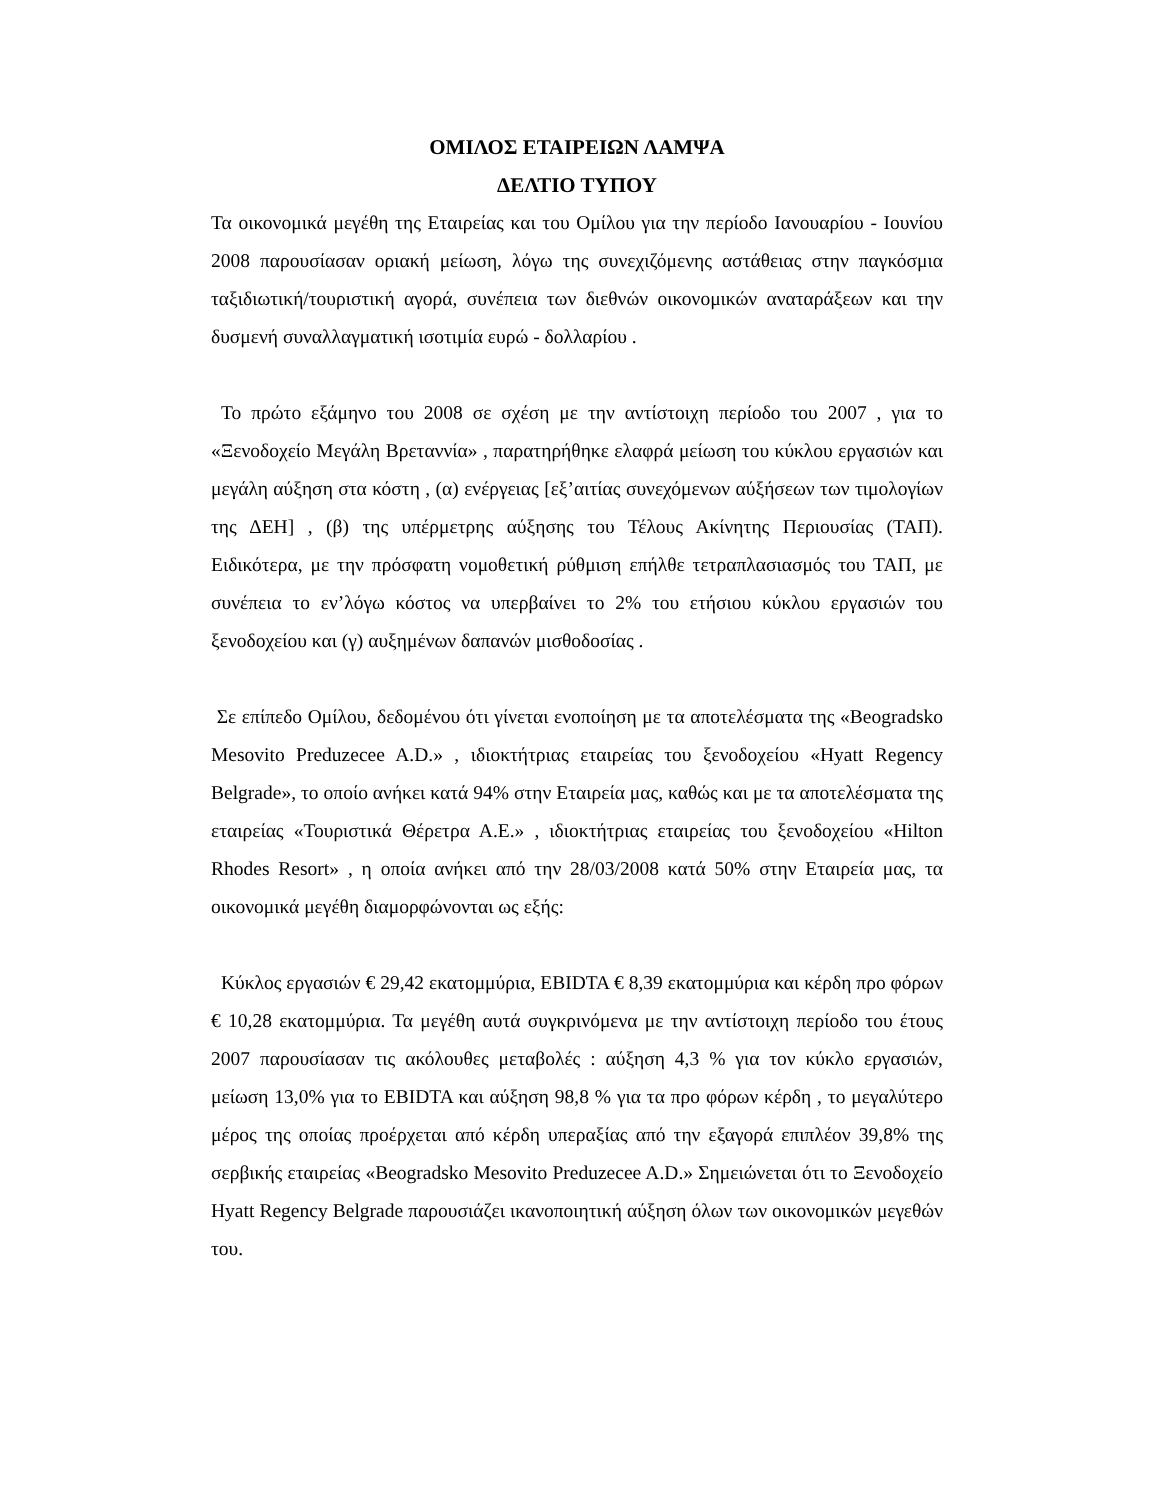ΟΜΙΛΟΣ ΕΤΑΙΡΕΙΩΝ ΛΑΜΨΑ
ΔΕΛΤΙΟ ΤΥΠΟΥ
Τα οικονομικά μεγέθη της Εταιρείας και του Ομίλου για την περίοδο Ιανουαρίου - Ιουνίου 2008 παρουσίασαν οριακή μείωση, λόγω της συνεχιζόμενης αστάθειας στην παγκόσμια ταξιδιωτική/τουριστική αγορά, συνέπεια των διεθνών οικονομικών αναταράξεων και την δυσμενή συναλλαγματική ισοτιμία ευρώ - δολλαρίου .
Το πρώτο εξάμηνο του 2008 σε σχέση με την αντίστοιχη περίοδο του 2007 , για το «Ξενοδοχείο Μεγάλη Βρεταννία» , παρατηρήθηκε ελαφρά μείωση του κύκλου εργασιών και μεγάλη αύξηση στα κόστη , (α) ενέργειας [εξ’αιτίας συνεχόμενων αύξήσεων των τιμολογίων της ΔΕΗ] , (β) της υπέρμετρης αύξησης του Τέλους Ακίνητης Περιουσίας (ΤΑΠ). Ειδικότερα, με την πρόσφατη νομοθετική ρύθμιση επήλθε τετραπλασιασμός του ΤΑΠ, με συνέπεια το εν’λόγω κόστος να υπερβαίνει το 2% του ετήσιου κύκλου εργασιών του ξενοδοχείου και (γ) αυξημένων δαπανών μισθοδοσίας .
Σε επίπεδο Ομίλου, δεδομένου ότι γίνεται ενοποίηση με τα αποτελέσματα της «Beogradsko Mesovito Preduzecee A.D.» , ιδιοκτήτριας εταιρείας του ξενοδοχείου «Hyatt Regency Belgrade», το οποίο ανήκει κατά 94% στην Εταιρεία μας, καθώς και με τα αποτελέσματα της εταιρείας «Τουριστικά Θέρετρα Α.Ε.» , ιδιοκτήτριας εταιρείας του ξενοδοχείου «Hilton Rhodes Resort» , η οποία ανήκει από την 28/03/2008 κατά 50% στην Εταιρεία μας, τα οικονομικά μεγέθη διαμορφώνονται ως εξής:
Κύκλος εργασιών € 29,42 εκατομμύρια, EBIDTA € 8,39 εκατομμύρια και κέρδη προ φόρων € 10,28 εκατομμύρια. Τα μεγέθη αυτά συγκρινόμενα με την αντίστοιχη περίοδο του έτους 2007 παρουσίασαν τις ακόλουθες μεταβολές : αύξηση 4,3 % για τον κύκλο εργασιών, μείωση 13,0% για το EBIDTA και αύξηση 98,8 % για τα προ φόρων κέρδη , το μεγαλύτερο μέρος της οποίας προέρχεται από κέρδη υπεραξίας από την εξαγορά επιπλέον 39,8% της σερβικής εταιρείας «Beogradsko Mesovito Preduzecee A.D.» Σημειώνεται ότι το Ξενοδοχείο Hyatt Regency Belgrade παρουσιάζει ικανοποιητική αύξηση όλων των οικονομικών μεγεθών του.